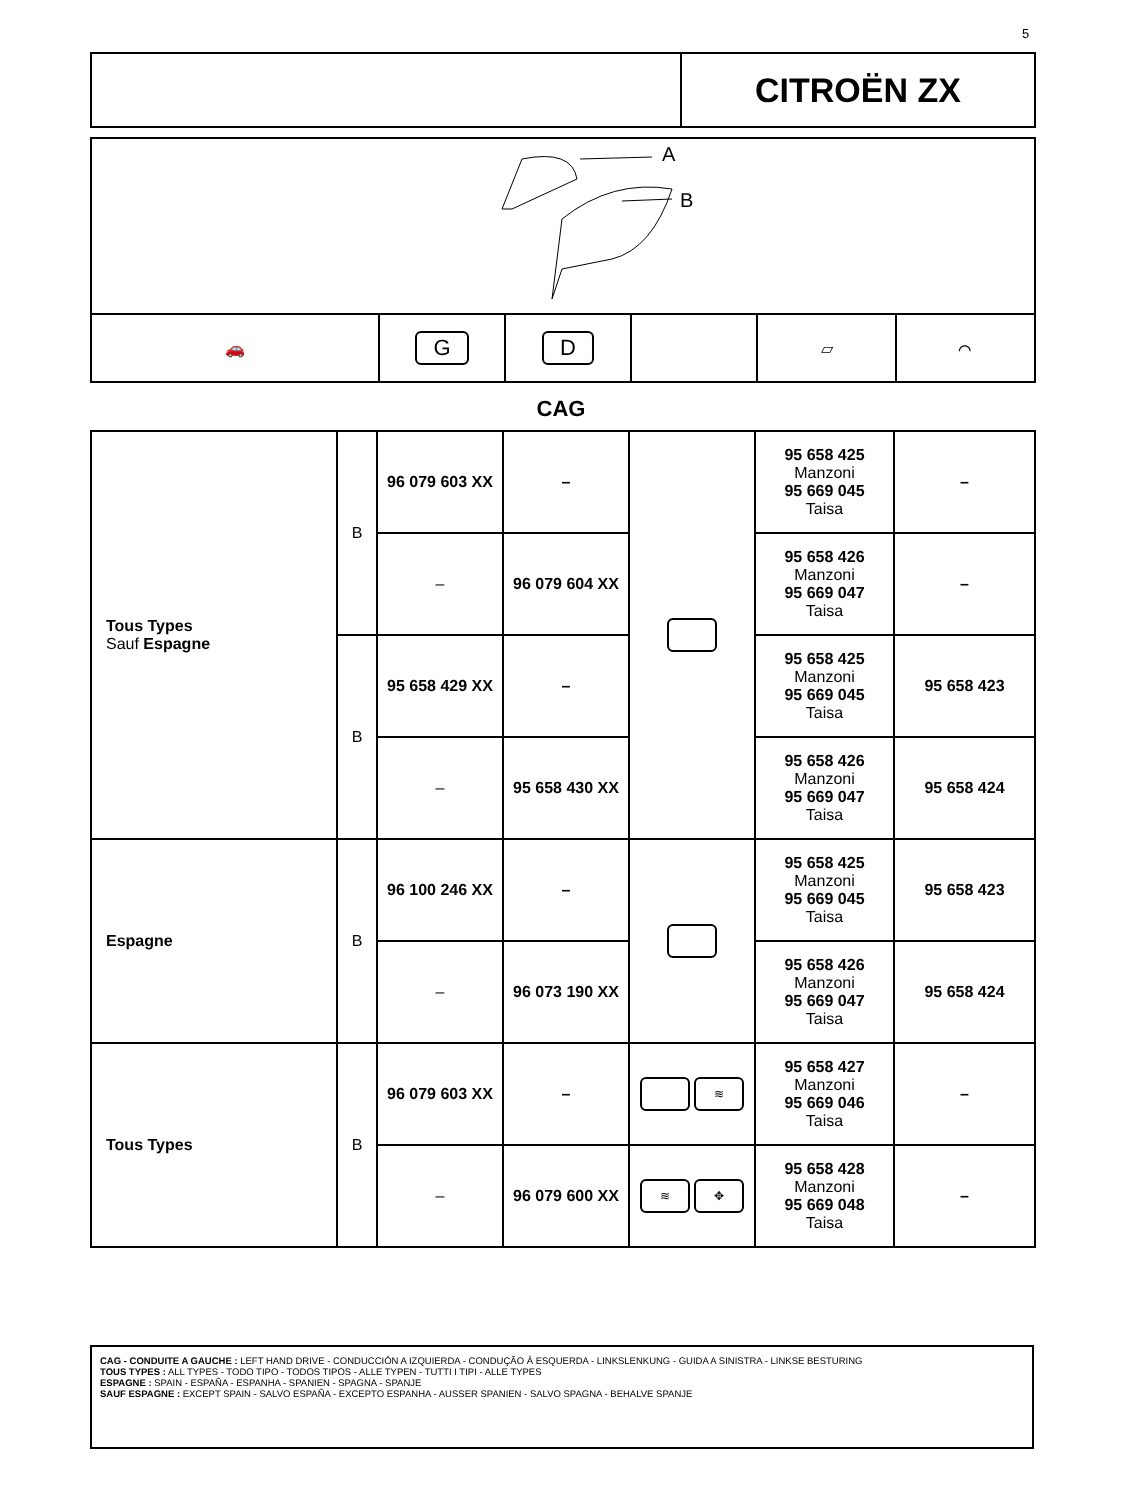5
CITROËN ZX
A
B
🚗
G D
▱ ⌒
CAG
| Tous Types Sauf Espagne | B | 96 079 603 XX | – | | 95 658 425 Manzoni 95 669 045 Taisa | – |
| | | – | 96 079 604 XX | | 95 658 426 Manzoni 95 669 047 Taisa | – |
| | B | 95 658 429 XX | – | | 95 658 425 Manzoni 95 669 045 Taisa | 95 658 423 |
| | | – | 95 658 430 XX | | 95 658 426 Manzoni 95 669 047 Taisa | 95 658 424 |
| Espagne | B | 96 100 246 XX | – | | 95 658 425 Manzoni 95 669 045 Taisa | 95 658 423 |
| | | – | 96 073 190 XX | | 95 658 426 Manzoni 95 669 047 Taisa | 95 658 424 |
| Tous Types | B | 96 079 603 XX | – | ≋ | 95 658 427 Manzoni 95 669 046 Taisa | – |
| | | – | 96 079 600 XX | ≋ ✥ | 95 658 428 Manzoni 95 669 048 Taisa | – |
CAG - CONDUITE A GAUCHE : LEFT HAND DRIVE - CONDUCCIÓN A IZQUIERDA - CONDUÇÃO À ESQUERDA - LINKSLENKUNG - GUIDA A SINISTRA - LINKSE BESTURING
TOUS TYPES : ALL TYPES - TODO TIPO - TODOS TIPOS - ALLE TYPEN - TUTTI I TIPI - ALLE TYPES
ESPAGNE : SPAIN - ESPAÑA - ESPANHA - SPANIEN - SPAGNA - SPANJE
SAUF ESPAGNE : EXCEPT SPAIN - SALVO ESPAÑA - EXCEPTO ESPANHA - AUSSER SPANIEN - SALVO SPAGNA - BEHALVE SPANJE